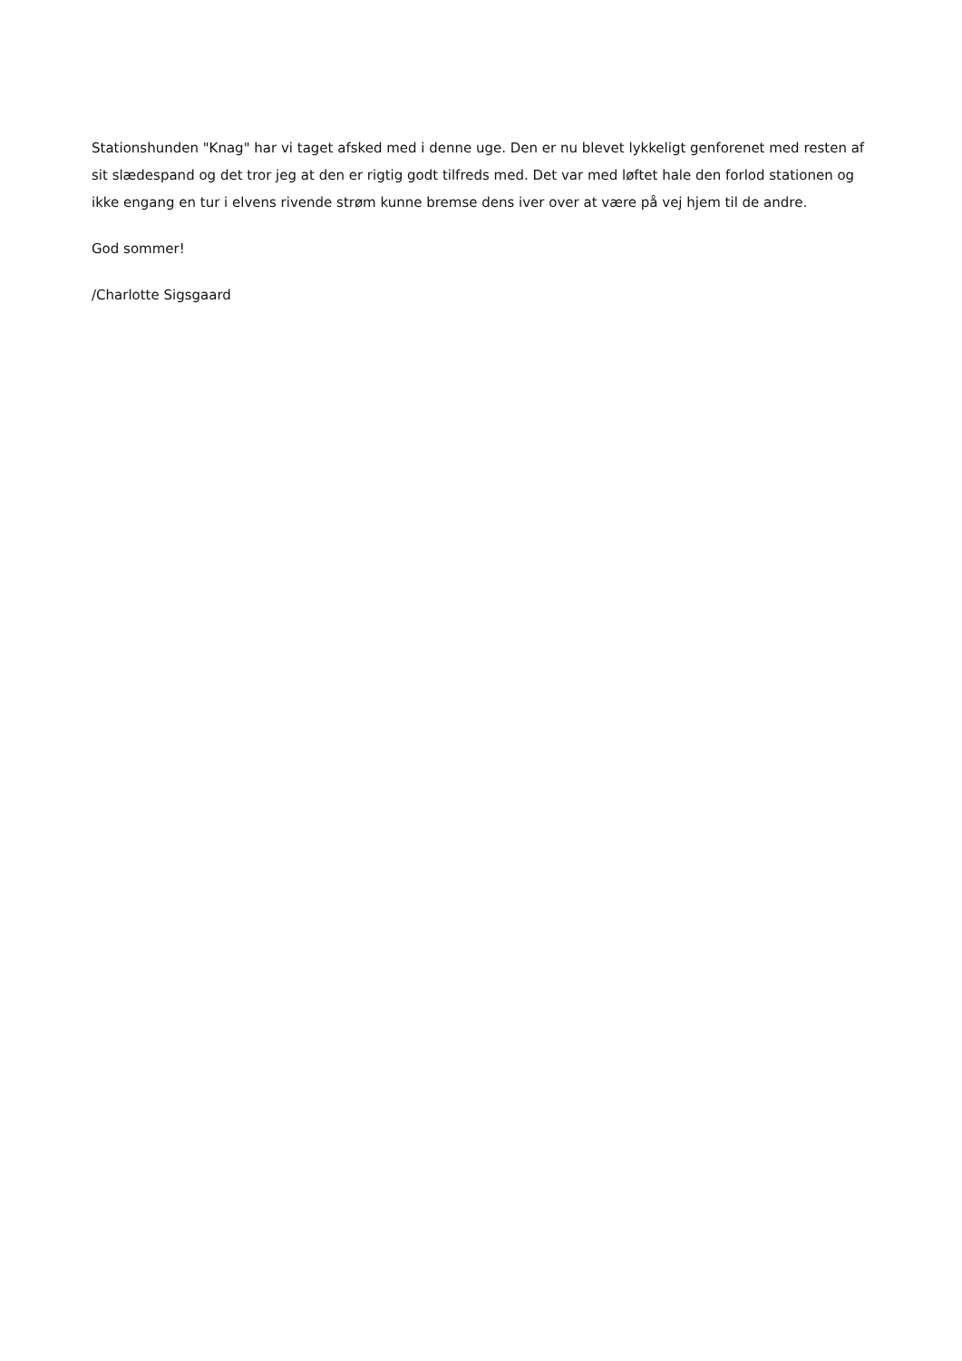Stationshunden "Knag" har vi taget afsked med i denne uge. Den er nu blevet lykkeligt genforenet med resten af sit slædespand og det tror jeg at den er rigtig godt tilfreds med. Det var med løftet hale den forlod stationen og ikke engang en tur i elvens rivende strøm kunne bremse dens iver over at være på vej hjem til de andre.
God sommer!
/Charlotte Sigsgaard